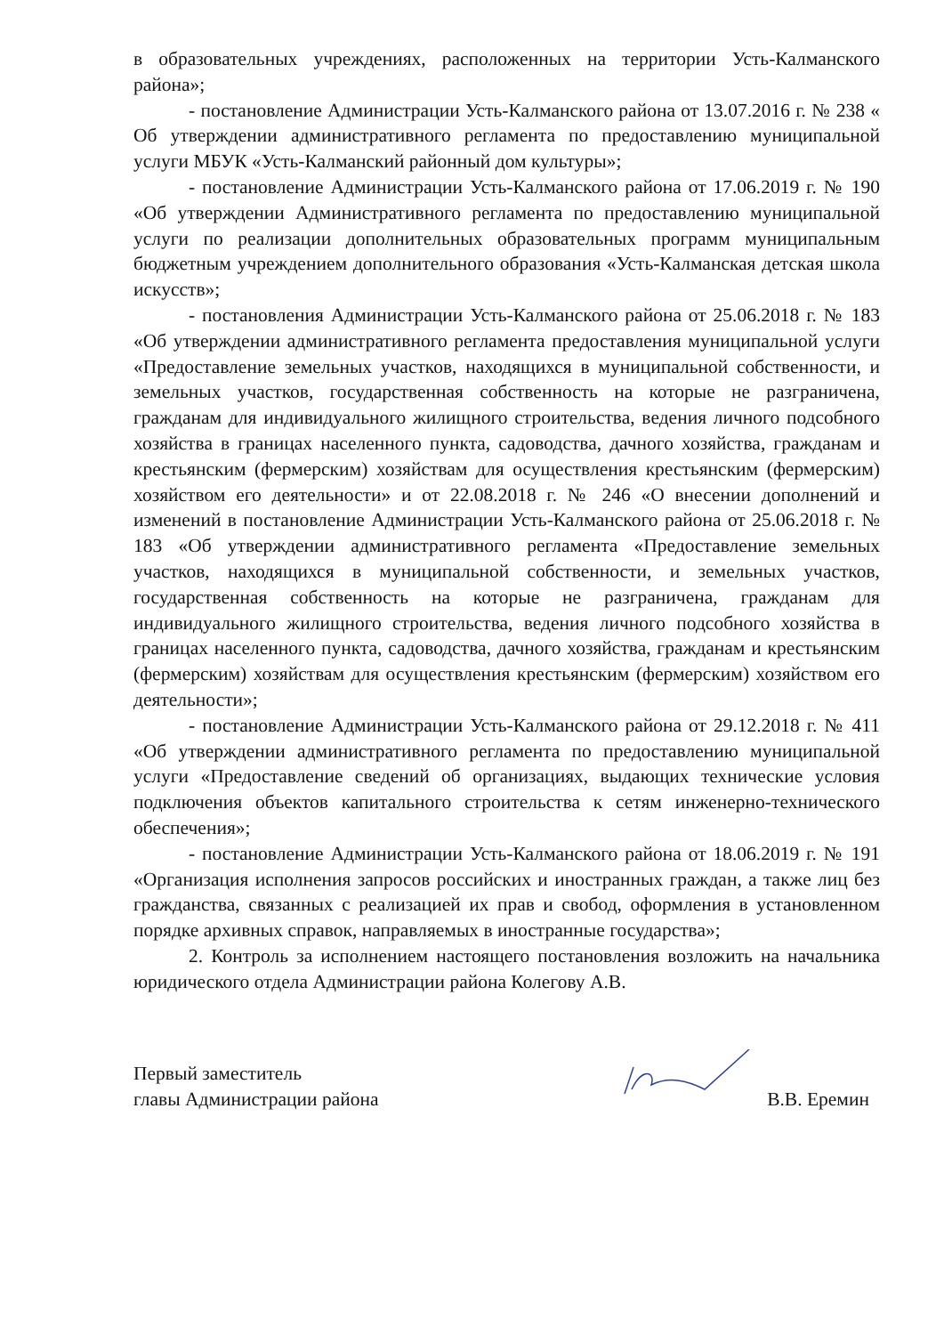в образовательных учреждениях, расположенных на территории Усть-Калманского района»;
- постановление Администрации Усть-Калманского района от 13.07.2016 г. № 238 « Об утверждении административного регламента по предоставлению муниципальной услуги МБУК «Усть-Калманский районный дом культуры»;
- постановление Администрации Усть-Калманского района от 17.06.2019 г. № 190 «Об утверждении Административного регламента по предоставлению муниципальной услуги по реализации дополнительных образовательных программ муниципальным бюджетным учреждением дополнительного образования «Усть-Калманская детская школа искусств»;
- постановления Администрации Усть-Калманского района от 25.06.2018 г. № 183 «Об утверждении административного регламента предоставления муниципальной услуги «Предоставление земельных участков, находящихся в муниципальной собственности, и земельных участков, государственная собственность на которые не разграничена, гражданам для индивидуального жилищного строительства, ведения личного подсобного хозяйства в границах населенного пункта, садоводства, дачного хозяйства, гражданам и крестьянским (фермерским) хозяйствам для осуществления крестьянским (фермерским) хозяйством его деятельности» и от 22.08.2018 г. № 246 «О внесении дополнений и изменений в постановление Администрации Усть-Калманского района от 25.06.2018 г. № 183 «Об утверждении административного регламента «Предоставление земельных участков, находящихся в муниципальной собственности, и земельных участков, государственная собственность на которые не разграничена, гражданам для индивидуального жилищного строительства, ведения личного подсобного хозяйства в границах населенного пункта, садоводства, дачного хозяйства, гражданам и крестьянским (фермерским) хозяйствам для осуществления крестьянским (фермерским) хозяйством его деятельности»;
- постановление Администрации Усть-Калманского района от 29.12.2018 г. № 411 «Об утверждении административного регламента по предоставлению муниципальной услуги «Предоставление сведений об организациях, выдающих технические условия подключения объектов капитального строительства к сетям инженерно-технического обеспечения»;
- постановление Администрации Усть-Калманского района от 18.06.2019 г. № 191 «Организация исполнения запросов российских и иностранных граждан, а также лиц без гражданства, связанных с реализацией их прав и свобод, оформления в установленном порядке архивных справок, направляемых в иностранные государства»;
2. Контроль за исполнением настоящего постановления возложить на начальника юридического отдела Администрации района Колегову А.В.
Первый заместитель
главы Администрации района
В.В. Еремин